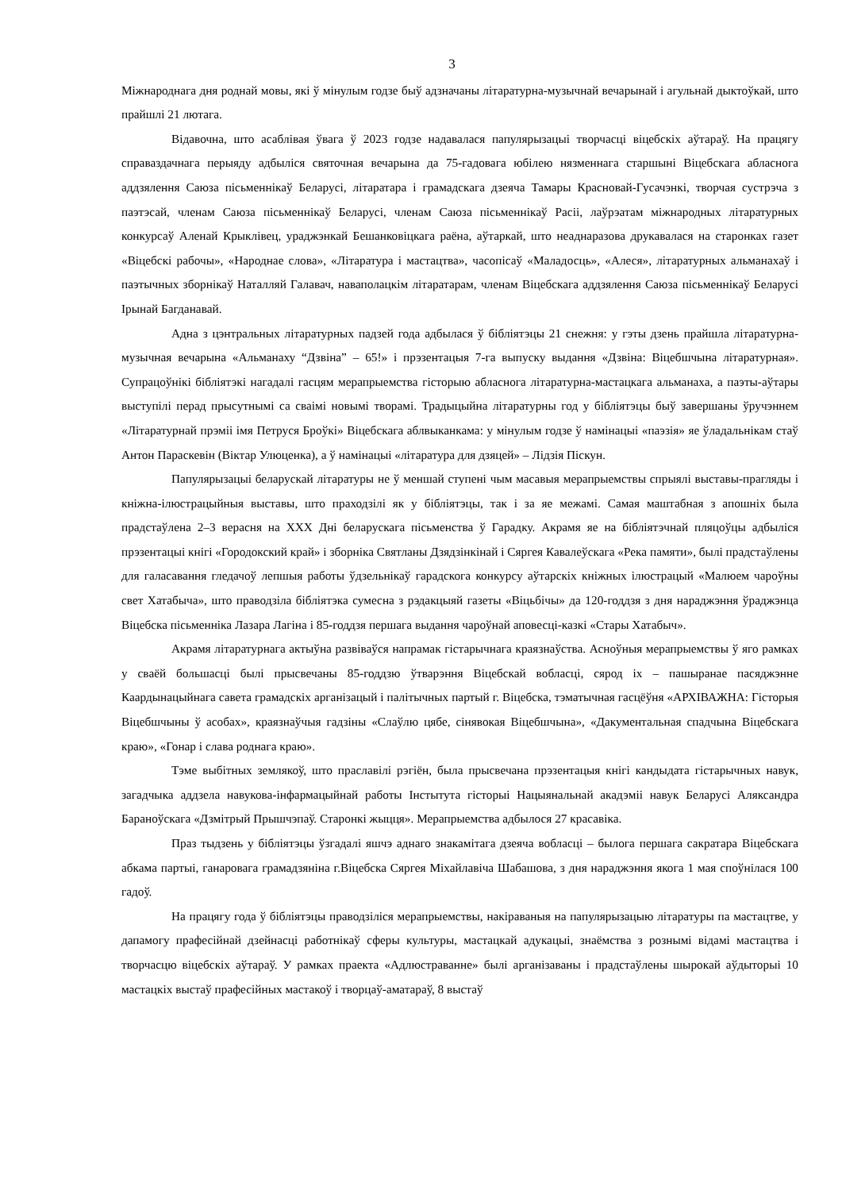3
Міжнароднага дня роднай мовы, які ў мінулым годзе быў адзначаны літаратурна-музычнай вечарынай і агульнай дыктоўкай, што прайшлі 21 лютага.
Відавочна, што асаблівая ўвага ў 2023 годзе надавалася папулярызацыі творчасці віцебскіх аўтараў. На працягу справаздачнага перыяду адбыліся святочная вечарына да 75-гадовага юбілею нязменнага старшыні Віцебскага абласнога аддзялення Саюза пісьменнікаў Беларусі, літаратара і грамадскага дзеяча Тамары Красновай-Гусачэнкі, творчая сустрэча з паэтэсай, членам Саюза пісьменнікаў Беларусі, членам Саюза пісьменнікаў Расіі, лаўрэатам міжнародных літаратурных конкурсаў Аленай Крыклівец, ураджэнкай Бешанковіцкага раёна, аўтаркай, што неаднаразова друкавалася на старонках газет «Віцебскі рабочы», «Народнае слова», «Літаратура і мастацтва», часопісаў «Маладосць», «Алеся», літаратурных альманахаў і паэтычных зборнікаў Наталляй Галавач, наваполацкім літаратарам, членам Віцебскага аддзялення Саюза пісьменнікаў Беларусі Ірынай Багданавай.
Адна з цэнтральных літаратурных падзей года адбылася ў бібліятэцы 21 снежня: у гэты дзень прайшла літаратурна-музычная вечарына «Альманаху “Дзвіна” – 65!» і прэзентацыя 7-га выпуску выдання «Дзвіна: Віцебшчына літаратурная». Супрацоўнікі бібліятэкі нагадалі гасцям мерапрыемства гісторыю абласнога літаратурна-мастацкага альманаха, а паэты-аўтары выступілі перад прысутнымі са сваімі новымі творамі. Традыцыйна літаратурны год у бібліятэцы быў завершаны ўручэннем «Літаратурнай прэміі імя Петруся Броўкі» Віцебскага аблвыканкама: у мінулым годзе ў намінацыі «паэзія» яе ўладальнікам стаў Антон Параскевін (Віктар Улюценка), а ў намінацыі «літаратура для дзяцей» – Лідзія Піскун.
Папулярызацыі беларускай літаратуры не ў меншай ступені чым масавыя мерапрыемствы спрыялі выставы-прагляды і кніжна-ілюстрацыйныя выставы, што праходзілі як у бібліятэцы, так і за яе межамі. Самая маштабная з апошніх была прадстаўлена 2–3 верасня на XXX Дні беларускага пісьменства ў Гарадку. Акрамя яе на бібліятэчнай пляцоўцы адбыліся прэзентацыі кнігі «Городокский край» і зборніка Святланы Дзядзінкінай і Сяргея Кавалеўскага «Река памяти», былі прадстаўлены для галасавання гледачоў лепшыя работы ўдзельнікаў гарадскога конкурсу аўтарскіх кніжных ілюстрацый «Малюем чароўны свет Хатабыча», што праводзіла бібліятэка сумесна з рэдакцыяй газеты «Віцьбічы» да 120-годдзя з дня нараджэння ўраджэнца Віцебска пісьменніка Лазара Лагіна і 85-годдзя першага выдання чароўнай аповесці-казкі «Стары Хатабыч».
Акрамя літаратурнага актыўна развіваўся напрамак гістарычнага краязнаўства. Асноўныя мерапрыемствы ў яго рамках у сваёй большасці былі прысвечаны 85-годдзю ўтварэння Віцебскай вобласці, сярод іх – пашыранае пасяджэнне Каардынацыйнага савета грамадскіх арганізацый і палітычных партый г. Віцебска, тэматычная гасцёўня «АРХІВАЖНА: Гісторыя Віцебшчыны ў асобах», краязнаўчыя гадзіны «Слаўлю цябе, сінявокая Віцебшчына», «Дакументальная спадчына Віцебскага краю», «Гонар і слава роднага краю».
Тэме выбітных землякоў, што праславілі рэгіён, была прысвечана прэзентацыя кнігі кандыдата гістарычных навук, загадчыка аддзела навукова-інфармацыйнай работы Інстытута гісторыі Нацыянальнай акадэміі навук Беларусі Аляксандра Бараноўскага «Дзмітрый Прышчэпаў. Старонкі жыцця». Мерапрыемства адбылося 27 красавіка.
Праз тыдзень у бібліятэцы ўзгадалі яшчэ аднаго знакамітага дзеяча вобласці – былога першага сакратара Віцебскага абкама партыі, ганаровага грамадзяніна г.Віцебска Сяргея Міхайлавіча Шабашова, з дня нараджэння якога 1 мая споўнілася 100 гадоў.
На працягу года ў бібліятэцы праводзіліся мерапрыемствы, накіраваныя на папулярызацыю літаратуры па мастацтве, у дапамогу прафесійнай дзейнасці работнікаў сферы культуры, мастацкай адукацыі, знаёмства з рознымі відамі мастацтва і творчасцю віцебскіх аўтараў. У рамках праекта «Адлюстраванне» былі арганізаваны і прадстаўлены шырокай аўдыторыі 10 мастацкіх выстаў прафесійных мастакоў і творцаў-аматараў, 8 выстаў